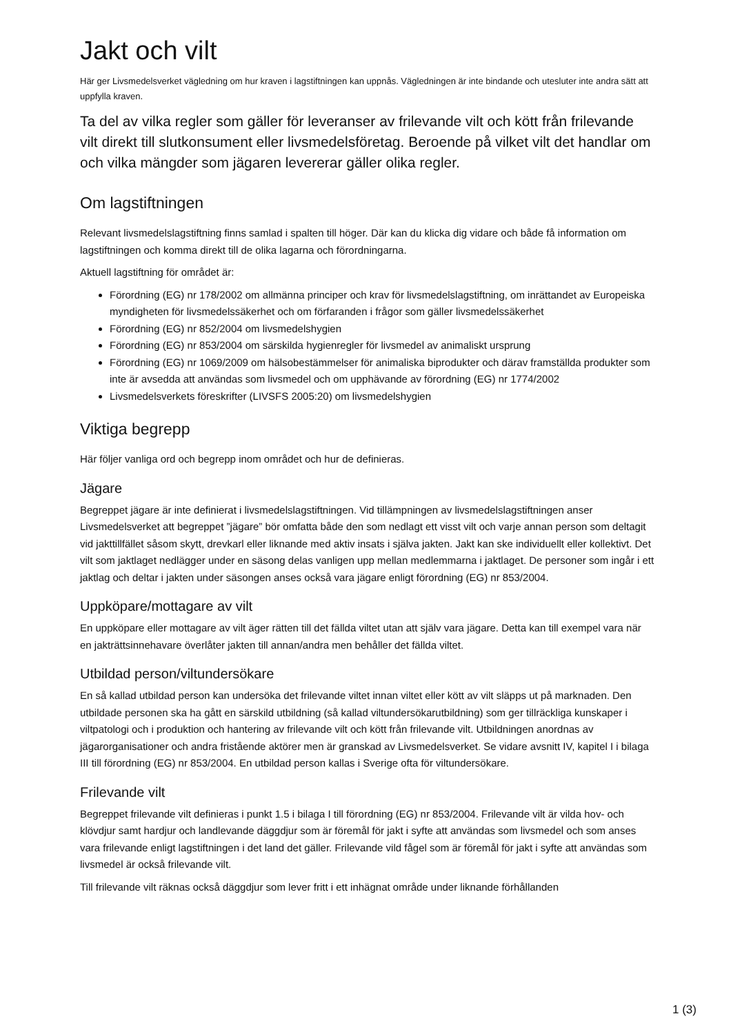Jakt och vilt
Här ger Livsmedelsverket vägledning om hur kraven i lagstiftningen kan uppnås. Vägledningen är inte bindande och utesluter inte andra sätt att uppfylla kraven.
Ta del av vilka regler som gäller för leveranser av frilevande vilt och kött från frilevande vilt direkt till slutkonsument eller livsmedelsföretag. Beroende på vilket vilt det handlar om och vilka mängder som jägaren levererar gäller olika regler.
Om lagstiftningen
Relevant livsmedelslagstiftning finns samlad i spalten till höger. Där kan du klicka dig vidare och både få information om lagstiftningen och komma direkt till de olika lagarna och förordningarna.
Aktuell lagstiftning för området är:
Förordning (EG) nr 178/2002 om allmänna principer och krav för livsmedelslagstiftning, om inrättandet av Europeiska myndigheten för livsmedelssäkerhet och om förfaranden i frågor som gäller livsmedelssäkerhet
Förordning (EG) nr 852/2004 om livsmedelshygien
Förordning (EG) nr 853/2004 om särskilda hygienregler för livsmedel av animaliskt ursprung
Förordning (EG) nr 1069/2009 om hälsobestämmelser för animaliska biprodukter och därav framställda produkter som inte är avsedda att användas som livsmedel och om upphävande av förordning (EG) nr 1774/2002
Livsmedelsverkets föreskrifter (LIVSFS 2005:20) om livsmedelshygien
Viktiga begrepp
Här följer vanliga ord och begrepp inom området och hur de definieras.
Jägare
Begreppet jägare är inte definierat i livsmedelslagstiftningen. Vid tillämpningen av livsmedelslagstiftningen anser Livsmedelsverket att begreppet ”jägare” bör omfatta både den som nedlagt ett visst vilt och varje annan person som deltagit vid jakttillfället såsom skytt, drevkarl eller liknande med aktiv insats i själva jakten. Jakt kan ske individuellt eller kollektivt. Det vilt som jaktlaget nedlägger under en säsong delas vanligen upp mellan medlemmarna i jaktlaget. De personer som ingår i ett jaktlag och deltar i jakten under säsongen anses också vara jägare enligt förordning (EG) nr 853/2004.
Uppköpare/mottagare av vilt
En uppköpare eller mottagare av vilt äger rätten till det fällda viltet utan att själv vara jägare. Detta kan till exempel vara när en jakträttsinnehavare överlåter jakten till annan/andra men behåller det fällda viltet.
Utbildad person/viltundersökare
En så kallad utbildad person kan undersöka det frilevande viltet innan viltet eller kött av vilt släpps ut på marknaden. Den utbildade personen ska ha gått en särskild utbildning (så kallad viltundersökarutbildning) som ger tillräckliga kunskaper i viltpatologi och i produktion och hantering av frilevande vilt och kött från frilevande vilt. Utbildningen anordnas av jägarorganisationer och andra fristående aktörer men är granskad av Livsmedelsverket. Se vidare avsnitt IV, kapitel I i bilaga III till förordning (EG) nr 853/2004. En utbildad person kallas i Sverige ofta för viltundersökare.
Frilevande vilt
Begreppet frilevande vilt definieras i punkt 1.5 i bilaga I till förordning (EG) nr 853/2004. Frilevande vilt är vilda hov- och klövdjur samt hardjur och landlevande däggdjur som är föremål för jakt i syfte att användas som livsmedel och som anses vara frilevande enligt lagstiftningen i det land det gäller. Frilevande vild fågel som är föremål för jakt i syfte att användas som livsmedel är också frilevande vilt.
Till frilevande vilt räknas också däggdjur som lever fritt i ett inhägnat område under liknande förhållanden
1 (3)